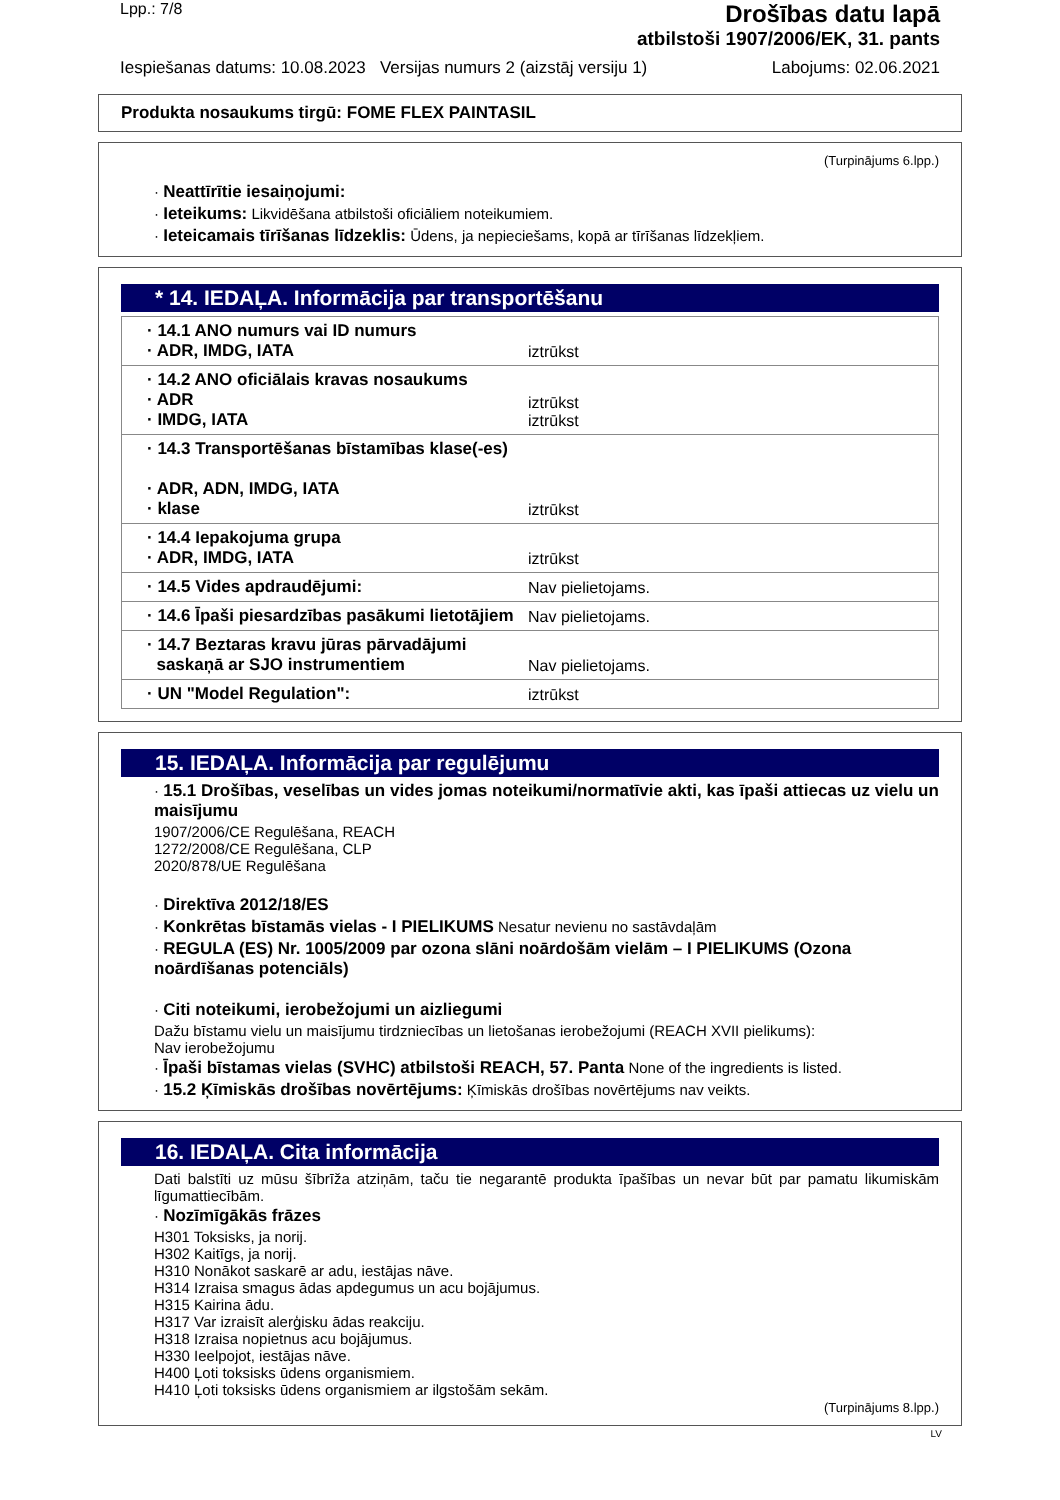Lpp.: 7/8
Drošības datu lapā
atbilstoši 1907/2006/EK, 31. pants
Iespiešanas datums: 10.08.2023 Versijas numurs 2 (aizstāj versiju 1) Labojums: 02.06.2021
Produkta nosaukums tirgū: FOME FLEX PAINTASIL
(Turpinājums 6.lpp.)
· Neattīrītie iesaiņojumi:
· Ieteikums: Likvidēšana atbilstoši oficiāliem noteikumiem.
· Ieteicamais tīrīšanas līdzeklis: Ūdens, ja nepieciešams, kopā ar tīrīšanas līdzekļiem.
* 14. IEDAĻA. Informācija par transportēšanu
| · 14.1 ANO numurs vai ID numurs · ADR, IMDG, IATA | iztrūkst |
| · 14.2 ANO oficiālais kravas nosaukums · ADR · IMDG, IATA | iztrūkst iztrūkst |
| · 14.3 Transportēšanas bīstamības klase(-es) · ADR, ADN, IMDG, IATA · klase | iztrūkst |
| · 14.4 Iepakojuma grupa · ADR, IMDG, IATA | iztrūkst |
| · 14.5 Vides apdraudējumi: | Nav pielietojams. |
| · 14.6 Īpaši piesardzības pasākumi lietotājiem | Nav pielietojams. |
| · 14.7 Beztaras kravu jūras pārvadājumi saskaņā ar SJO instrumentiem | Nav pielietojams. |
| · UN "Model Regulation": | iztrūkst |
15. IEDAĻA. Informācija par regulējumu
· 15.1 Drošības, veselības un vides jomas noteikumi/normatīvie akti, kas īpaši attiecas uz vielu un maisījumu
1907/2006/CE Regulēšana, REACH
1272/2008/CE Regulēšana, CLP
2020/878/UE Regulēšana
· Direktīva 2012/18/ES
· Konkrētas bīstamās vielas - I PIELIKUMS Nesatur nevienu no sastāvdaļām
· REGULA (ES) Nr. 1005/2009 par ozona slāni noārdošām vielām – I PIELIKUMS (Ozona noārdīšanas potenciāls)
· Citi noteikumi, ierobežojumi un aizliegumi
Dažu bīstamu vielu un maisījumu tirdzniecības un lietošanas ierobežojumi (REACH XVII pielikums):
Nav ierobežojumu
· Īpaši bīstamas vielas (SVHC) atbilstoši REACH, 57. Panta None of the ingredients is listed.
· 15.2 Ķīmiskās drošības novērtējums: Ķīmiskās drošības novērtējums nav veikts.
16. IEDAĻA. Cita informācija
Dati balstīti uz mūsu šībrīža atziņām, taču tie negarantē produkta īpašības un nevar būt par pamatu likumiskām līgumattiecībām.
· Nozīmīgākās frāzes
H301 Toksisks, ja norij.
H302 Kaitīgs, ja norij.
H310 Nonākot saskarē ar adu, iestājas nāve.
H314 Izraisa smagus ādas apdegumus un acu bojājumus.
H315 Kairina ādu.
H317 Var izraisīt alerģisku ādas reakciju.
H318 Izraisa nopietnus acu bojājumus.
H330 Ieelpojot, iestājas nāve.
H400 Ļoti toksisks ūdens organismiem.
H410 Ļoti toksisks ūdens organismiem ar ilgstošām sekām.
(Turpinājums 8.lpp.)
LV